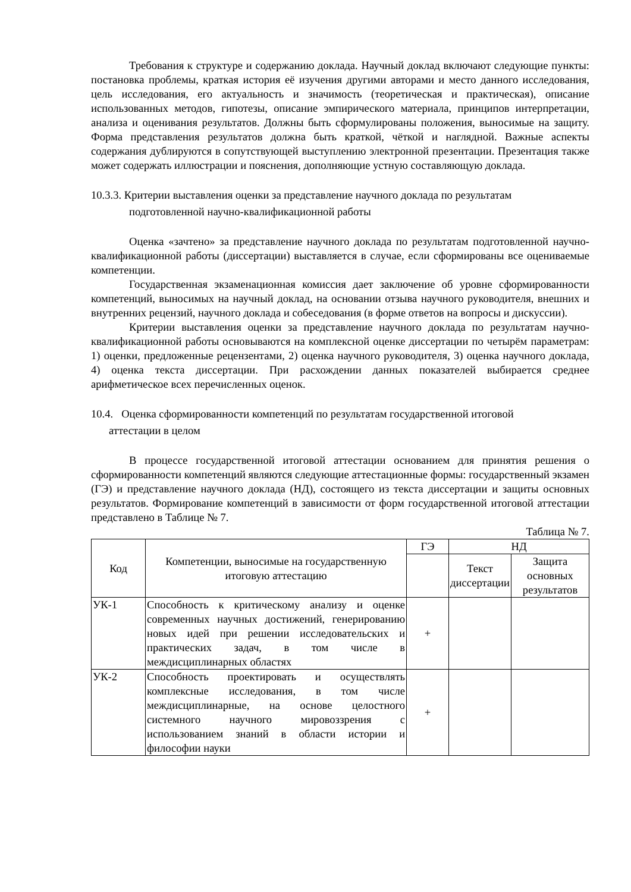Требования к структуре и содержанию доклада. Научный доклад включают следующие пункты: постановка проблемы, краткая история её изучения другими авторами и место данного исследования, цель исследования, его актуальность и значимость (теоретическая и практическая), описание использованных методов, гипотезы, описание эмпирического материала, принципов интерпретации, анализа и оценивания результатов. Должны быть сформулированы положения, выносимые на защиту. Форма представления результатов должна быть краткой, чёткой и наглядной. Важные аспекты содержания дублируются в сопутствующей выступлению электронной презентации. Презентация также может содержать иллюстрации и пояснения, дополняющие устную составляющую доклада.
10.3.3. Критерии выставления оценки за представление научного доклада по результатам
подготовленной научно-квалификационной работы
Оценка «зачтено» за представление научного доклада по результатам подготовленной научно-квалификационной работы (диссертации) выставляется в случае, если сформированы все оцениваемые компетенции.
Государственная экзаменационная комиссия дает заключение об уровне сформированности компетенций, выносимых на научный доклад, на основании отзыва научного руководителя, внешних и внутренних рецензий, научного доклада и собеседования (в форме ответов на вопросы и дискуссии).
Критерии выставления оценки за представление научного доклада по результатам научно-квалификационной работы основываются на комплексной оценке диссертации по четырём параметрам: 1) оценки, предложенные рецензентами, 2) оценка научного руководителя, 3) оценка научного доклада, 4) оценка текста диссертации. При расхождении данных показателей выбирается среднее арифметическое всех перечисленных оценок.
10.4. Оценка сформированности компетенций по результатам государственной итоговой
аттестации в целом
В процессе государственной итоговой аттестации основанием для принятия решения о сформированности компетенций являются следующие аттестационные формы: государственный экзамен (ГЭ) и представление научного доклада (НД), состоящего из текста диссертации и защиты основных результатов. Формирование компетенций в зависимости от форм государственной итоговой аттестации представлено в Таблице № 7.
Таблица № 7.
| Код | Компетенции, выносимые на государственную итоговую аттестацию | ГЭ | НД | |
| --- | --- | --- | --- | --- |
| | | | Текст диссертации | Защита основных результатов |
| УК-1 | Способность к критическому анализу и оценке современных научных достижений, генерированию новых идей при решении исследовательских и практических задач, в том числе в междисциплинарных областях | + | | |
| УК-2 | Способность проектировать и осуществлять комплексные исследования, в том числе междисциплинарные, на основе целостного системного научного мировоззрения с использованием знаний в области истории и философии науки | + | | |